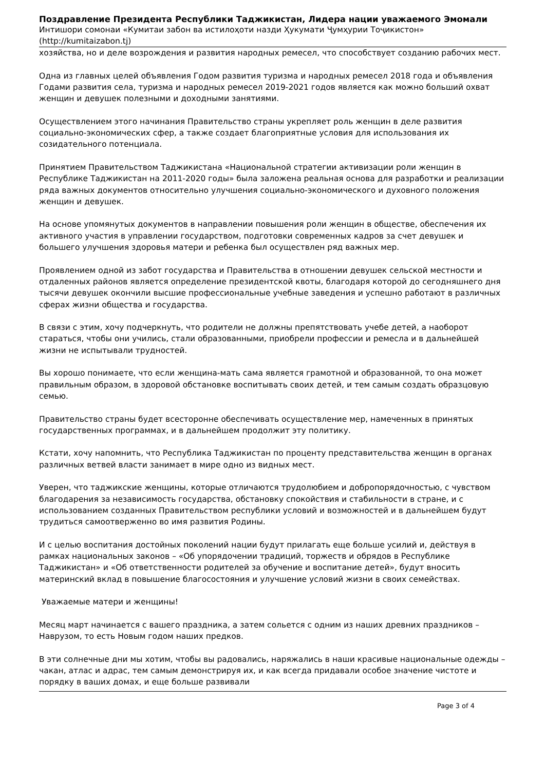Поздравление Президента Республики Таджикистан, Лидера нации уважаемого Эмомали
Интишори сомонаи «Кумитаи забон ва истилоҳоти назди Ҳукумати Ҷумҳурии Тоҷикистон»
(http://kumitaizabon.tj)
хозяйства, но и деле возрождения и развития народных ремесел, что способствует созданию рабочих мест.
Одна из главных целей объявления Годом развития туризма и народных ремесел 2018 года и объявления Годами развития села, туризма и народных ремесел 2019-2021 годов является как можно больший охват женщин и девушек полезными и доходными занятиями.
Осуществлением этого начинания Правительство страны укрепляет роль женщин в деле развития социально-экономических сфер, а также создает благоприятные условия для использования их созидательного потенциала.
Принятием Правительством Таджикистана «Национальной стратегии активизации роли женщин в Республике Таджикистан на 2011-2020 годы» была заложена реальная основа для разработки и реализации ряда важных документов относительно улучшения социально-экономического и духовного положения женщин и девушек.
На основе упомянутых документов в направлении повышения роли женщин в обществе, обеспечения их активного участия в управлении государством, подготовки современных кадров за счет девушек и большего улучшения здоровья матери и ребенка был осуществлен ряд важных мер.
Проявлением одной из забот государства и Правительства в отношении девушек сельской местности и отдаленных районов является определение президентской квоты, благодаря которой до сегодняшнего дня тысячи девушек окончили высшие профессиональные учебные заведения и успешно работают в различных сферах жизни общества и государства.
В связи с этим, хочу подчеркнуть, что родители не должны препятствовать учебе детей, а наоборот стараться, чтобы они учились, стали образованными, приобрели профессии и ремесла и в дальнейшей жизни не испытывали трудностей.
Вы хорошо понимаете, что если женщина-мать сама является грамотной и образованной, то она может правильным образом, в здоровой обстановке воспитывать своих детей, и тем самым создать образцовую семью.
Правительство страны будет всесторонне обеспечивать осуществление мер, намеченных в принятых государственных программах, и в дальнейшем продолжит эту политику.
Кстати, хочу напомнить, что Республика Таджикистан по проценту представительства женщин в органах различных ветвей власти занимает в мире одно из видных мест.
Уверен, что таджикские женщины, которые отличаются трудолюбием и добропорядочностью, с чувством благодарения за независимость государства, обстановку спокойствия и стабильности в стране, и с использованием созданных Правительством республики условий и возможностей и в дальнейшем будут трудиться самоотверженно во имя развития Родины.
И с целью воспитания достойных поколений нации будут прилагать еще больше усилий и, действуя в рамках национальных законов – «Об упорядочении традиций, торжеств и обрядов в Республике Таджикистан» и «Об ответственности родителей за обучение и воспитание детей», будут вносить материнский вклад в повышение благосостояния и улучшение условий жизни в своих семействах.
Уважаемые матери и женщины!
Месяц март начинается с вашего праздника, а затем сольется с одним из наших древних праздников – Наврузом, то есть Новым годом наших предков.
В эти солнечные дни мы хотим, чтобы вы радовались, наряжались в наши красивые национальные одежды – чакан, атлас и адрас, тем самым демонстрируя их, и как всегда придавали особое значение чистоте и порядку в ваших домах, и еще больше развивали
Page 3 of 4